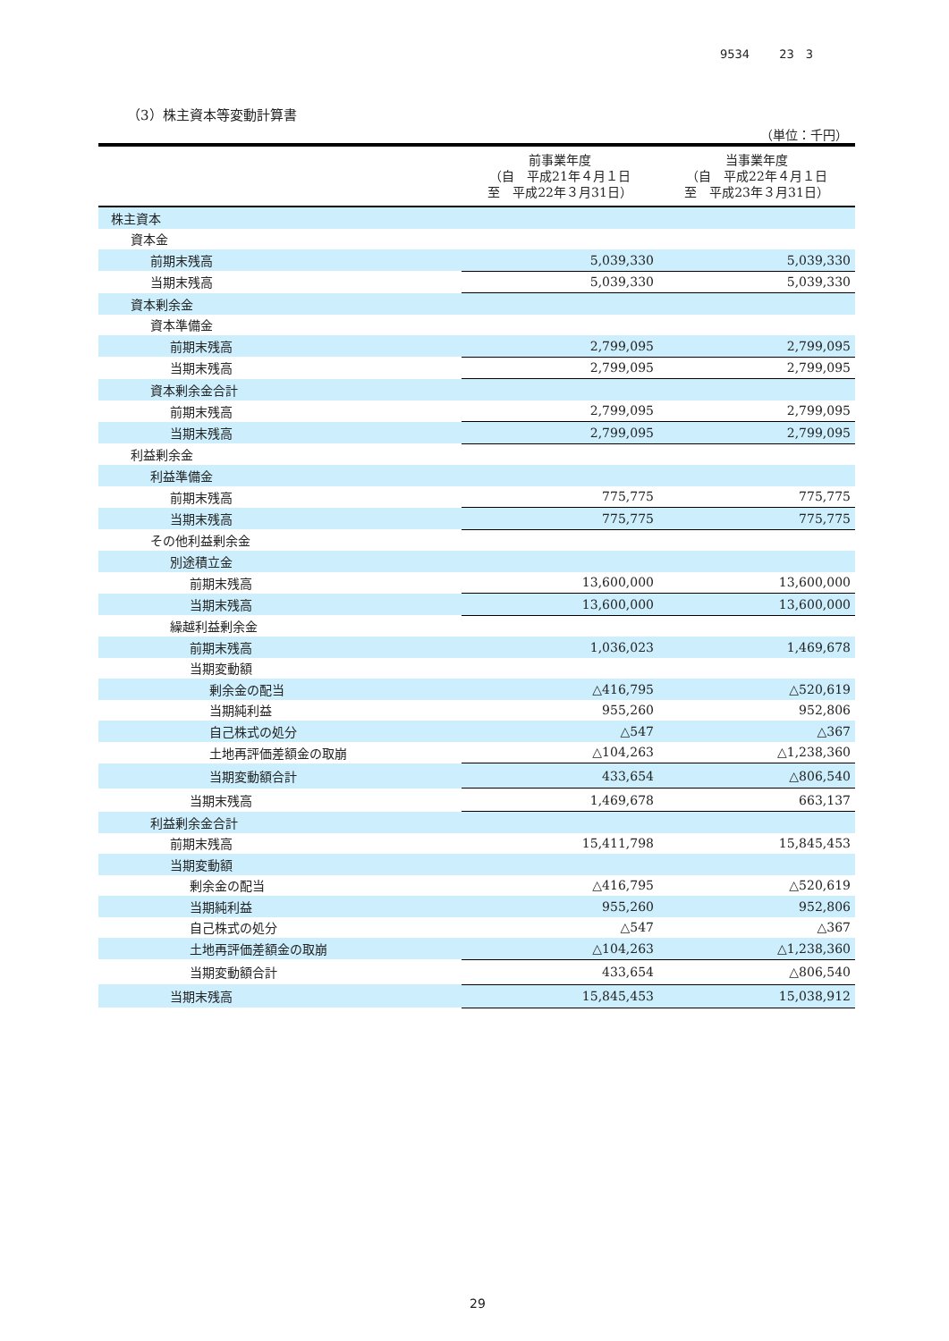9534 23　3
（3）株主資本等変動計算書
（単位：千円）
| | 前事業年度 （自 平成21年４月１日 至 平成22年３月31日） | 当事業年度 （自 平成22年４月１日 至 平成23年３月31日） |
| --- | --- | --- |
| 株主資本 | | |
| 資本金 | | |
| 前期末残高 | 5,039,330 | 5,039,330 |
| 当期末残高 | 5,039,330 | 5,039,330 |
| 資本剰余金 | | |
| 資本準備金 | | |
| 前期末残高 | 2,799,095 | 2,799,095 |
| 当期末残高 | 2,799,095 | 2,799,095 |
| 資本剰余金合計 | | |
| 前期末残高 | 2,799,095 | 2,799,095 |
| 当期末残高 | 2,799,095 | 2,799,095 |
| 利益剰余金 | | |
| 利益準備金 | | |
| 前期末残高 | 775,775 | 775,775 |
| 当期末残高 | 775,775 | 775,775 |
| その他利益剰余金 | | |
| 別途積立金 | | |
| 前期末残高 | 13,600,000 | 13,600,000 |
| 当期末残高 | 13,600,000 | 13,600,000 |
| 繰越利益剰余金 | | |
| 前期末残高 | 1,036,023 | 1,469,678 |
| 当期変動額 | | |
| 剰余金の配当 | △416,795 | △520,619 |
| 当期純利益 | 955,260 | 952,806 |
| 自己株式の処分 | △547 | △367 |
| 土地再評価差額金の取崩 | △104,263 | △1,238,360 |
| 当期変動額合計 | 433,654 | △806,540 |
| 当期末残高 | 1,469,678 | 663,137 |
| 利益剰余金合計 | | |
| 前期末残高 | 15,411,798 | 15,845,453 |
| 当期変動額 | | |
| 剰余金の配当 | △416,795 | △520,619 |
| 当期純利益 | 955,260 | 952,806 |
| 自己株式の処分 | △547 | △367 |
| 土地再評価差額金の取崩 | △104,263 | △1,238,360 |
| 当期変動額合計 | 433,654 | △806,540 |
| 当期末残高 | 15,845,453 | 15,038,912 |
29